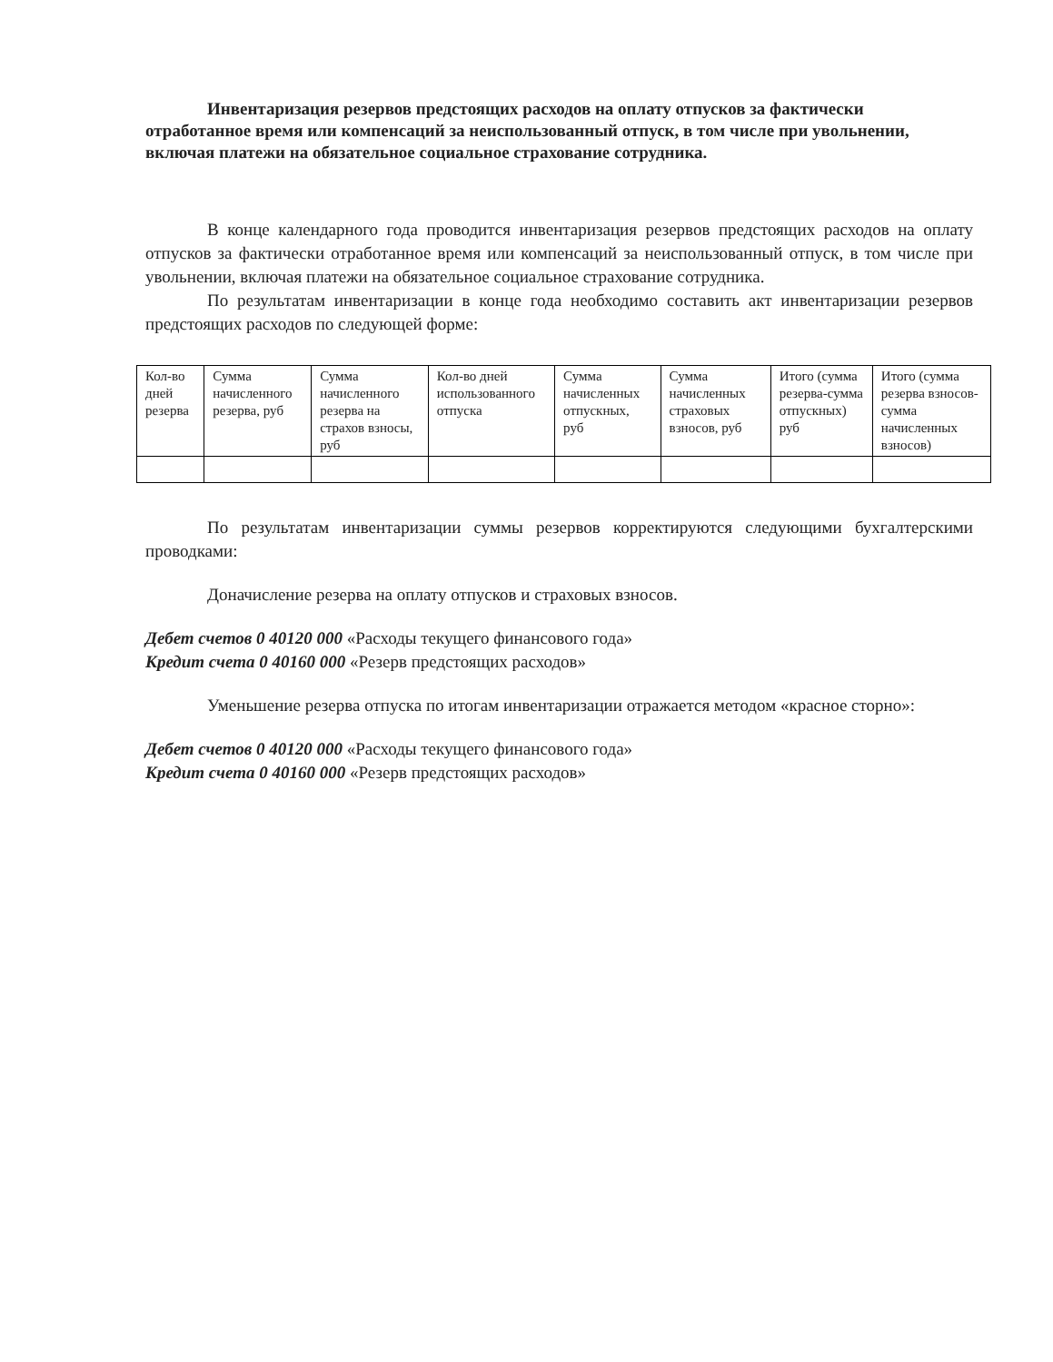Инвентаризация резервов предстоящих расходов на оплату отпусков за фактически отработанное время или компенсаций за неиспользованный отпуск, в том числе при увольнении, включая платежи на обязательное социальное страхование сотрудника.
В конце календарного года проводится инвентаризация резервов предстоящих расходов на оплату отпусков за фактически отработанное время или компенсаций за неиспользованный отпуск, в том числе при увольнении, включая платежи на обязательное социальное страхование сотрудника.
По результатам инвентаризации в конце года необходимо составить акт инвентаризации резервов предстоящих расходов по следующей форме:
| Кол-во дней резерва | Сумма начисленного резерва, руб | Сумма начисленного резерва на страхов взносы, руб | Кол-во дней использованного отпуска | Сумма начисленных отпускных, руб | Сумма начисленных страховых взносов, руб | Итого (сумма резерва-сумма отпускных) руб | Итого (сумма резерва взносов-сумма начисленных взносов) |
По результатам инвентаризации суммы резервов корректируются следующими бухгалтерскими проводками:
Доначисление резерва на оплату отпусков и страховых взносов.
Дебет счетов 0 40120 000 «Расходы текущего финансового года»
Кредит счета 0 40160 000 «Резерв предстоящих расходов»
Уменьшение резерва отпуска по итогам инвентаризации отражается методом «красное сторно»:
Дебет счетов 0 40120 000 «Расходы текущего финансового года»
Кредит счета 0 40160 000 «Резерв предстоящих расходов»